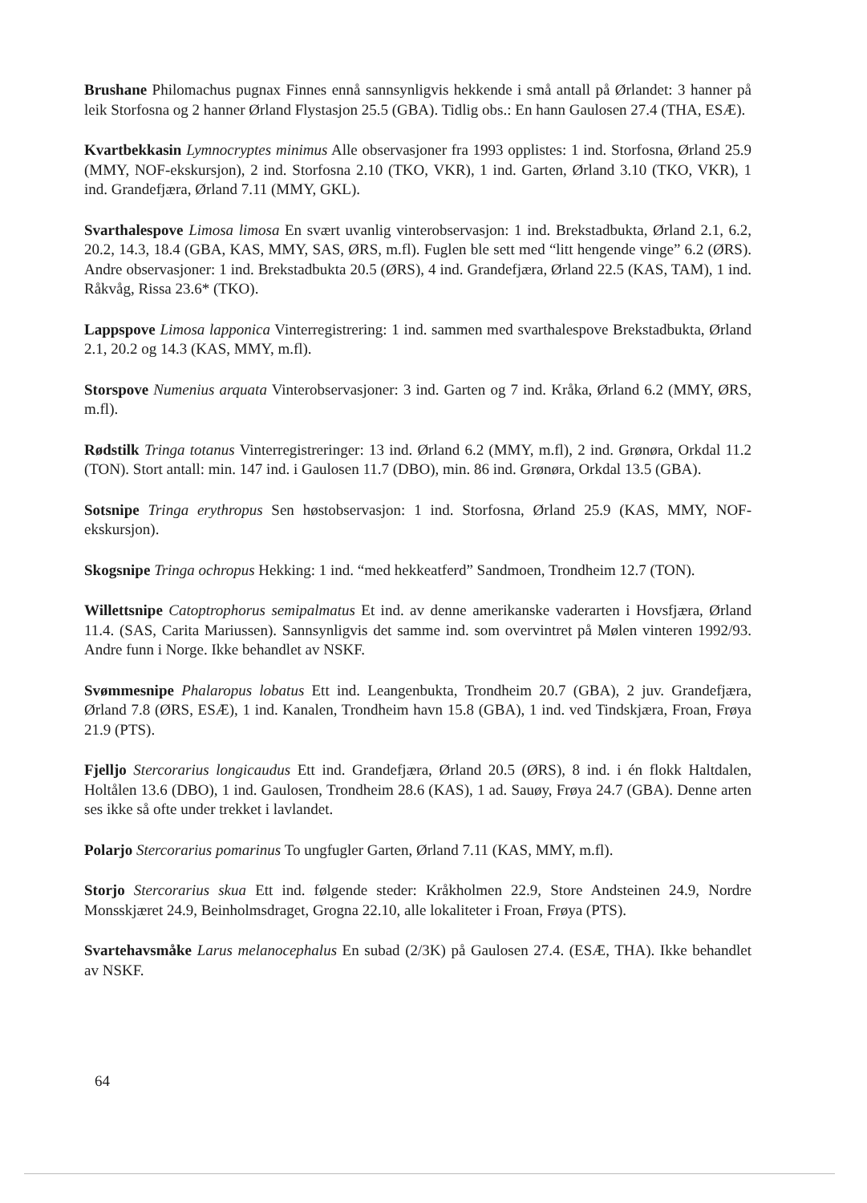Brushane Philomachus pugnax Finnes ennå sannsynligvis hekkende i små antall på Ørlandet: 3 hanner på leik Storfosna og 2 hanner Ørland Flystasjon 25.5 (GBA). Tidlig obs.: En hann Gaulosen 27.4 (THA, ESÆ).
Kvartbekkasin Lymnocryptes minimus Alle observasjoner fra 1993 opplistes: 1 ind. Storfosna, Ørland 25.9 (MMY, NOF-ekskursjon), 2 ind. Storfosna 2.10 (TKO, VKR), 1 ind. Garten, Ørland 3.10 (TKO, VKR), 1 ind. Grandefjæra, Ørland 7.11 (MMY, GKL).
Svarthalespove Limosa limosa En svært uvanlig vinterobservasjon: 1 ind. Brekstadbukta, Ørland 2.1, 6.2, 20.2, 14.3, 18.4 (GBA, KAS, MMY, SAS, ØRS, m.fl). Fuglen ble sett med “litt hengende vinge” 6.2 (ØRS). Andre observasjoner: 1 ind. Brekstadbukta 20.5 (ØRS), 4 ind. Grandefjæra, Ørland 22.5 (KAS, TAM), 1 ind. Råkvåg, Rissa 23.6* (TKO).
Lappspove Limosa lapponica Vinterregistrering: 1 ind. sammen med svarthalespove Brekstadbukta, Ørland 2.1, 20.2 og 14.3 (KAS, MMY, m.fl).
Storspove Numenius arquata Vinterobservasjoner: 3 ind. Garten og 7 ind. Kråka, Ørland 6.2 (MMY, ØRS, m.fl).
Rødstilk Tringa totanus Vinterregistreringer: 13 ind. Ørland 6.2 (MMY, m.fl), 2 ind. Grønøra, Orkdal 11.2 (TON). Stort antall: min. 147 ind. i Gaulosen 11.7 (DBO), min. 86 ind. Grønøra, Orkdal 13.5 (GBA).
Sotsnipe Tringa erythropus Sen høstobservasjon: 1 ind. Storfosna, Ørland 25.9 (KAS, MMY, NOF-ekskursjon).
Skogsnipe Tringa ochropus Hekking: 1 ind. “med hekkeatferd” Sandmoen, Trondheim 12.7 (TON).
Willettsnipe Catoptrophorus semipalmatus Et ind. av denne amerikanske vaderarten i Hovsfjæra, Ørland 11.4. (SAS, Carita Mariussen). Sannsynligvis det samme ind. som overvintret på Mølen vinteren 1992/93. Andre funn i Norge. Ikke behandlet av NSKF.
Svømmesnipe Phalaropus lobatus Ett ind. Leangenbukta, Trondheim 20.7 (GBA), 2 juv. Grandefjæra, Ørland 7.8 (ØRS, ESÆ), 1 ind. Kanalen, Trondheim havn 15.8 (GBA), 1 ind. ved Tindskjæra, Froan, Frøya 21.9 (PTS).
Fjelljo Stercorarius longicaudus Ett ind. Grandefjæra, Ørland 20.5 (ØRS), 8 ind. i én flokk Haltdalen, Holtålen 13.6 (DBO), 1 ind. Gaulosen, Trondheim 28.6 (KAS), 1 ad. Sauøy, Frøya 24.7 (GBA). Denne arten ses ikke så ofte under trekket i lavlandet.
Polarjo Stercorarius pomarinus To ungfugler Garten, Ørland 7.11 (KAS, MMY, m.fl).
Storjo Stercorarius skua Ett ind. følgende steder: Kråkholmen 22.9, Store Andsteinen 24.9, Nordre Monsskjæret 24.9, Beinholmsdraget, Grogna 22.10, alle lokaliteter i Froan, Frøya (PTS).
Svartehavsmåke Larus melanocephalus En subad (2/3K) på Gaulosen 27.4. (ESÆ, THA). Ikke behandlet av NSKF.
64